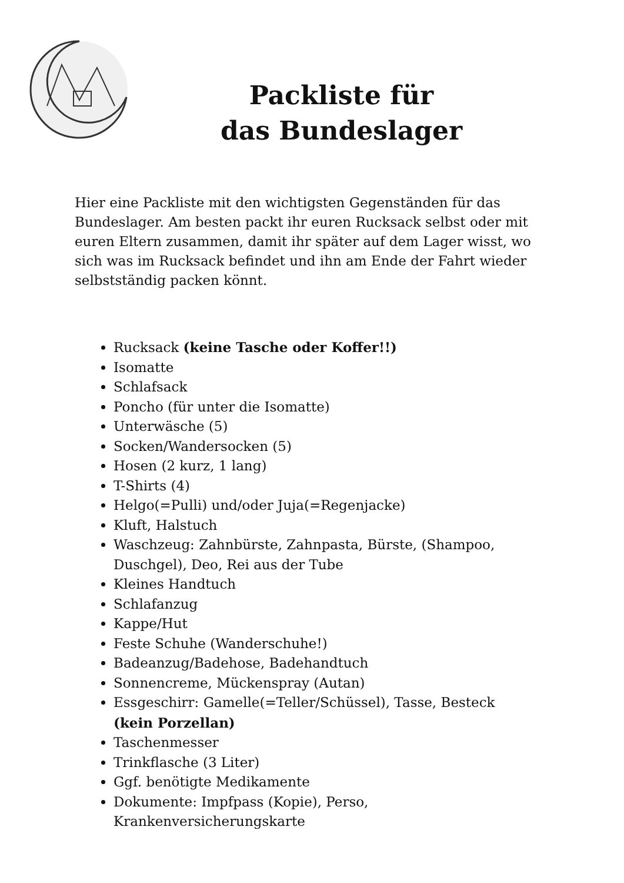Packliste für
das Bundeslager
Hier eine Packliste mit den wichtigsten Gegenständen für das Bundeslager. Am besten packt ihr euren Rucksack selbst oder mit euren Eltern zusammen, damit ihr später auf dem Lager wisst, wo sich was im Rucksack befindet und ihn am Ende der Fahrt wieder selbstständig packen könnt.
Rucksack (keine Tasche oder Koffer!!)
Isomatte
Schlafsack
Poncho (für unter die Isomatte)
Unterwäsche (5)
Socken/Wandersocken (5)
Hosen (2 kurz, 1 lang)
T-Shirts (4)
Helgo(=Pulli) und/oder Juja(=Regenjacke)
Kluft, Halstuch
Waschzeug: Zahnbürste, Zahnpasta, Bürste, (Shampoo, Duschgel), Deo, Rei aus der Tube
Kleines Handtuch
Schlafanzug
Kappe/Hut
Feste Schuhe (Wanderschuhe!)
Badeanzug/Badehose, Badehandtuch
Sonnencreme, Mückenspray (Autan)
Essgeschirr: Gamelle(=Teller/Schüssel), Tasse, Besteck (kein Porzellan)
Taschenmesser
Trinkflasche (3 Liter)
Ggf. benötigte Medikamente
Dokumente: Impfpass (Kopie), Perso, Krankenversicherungskarte